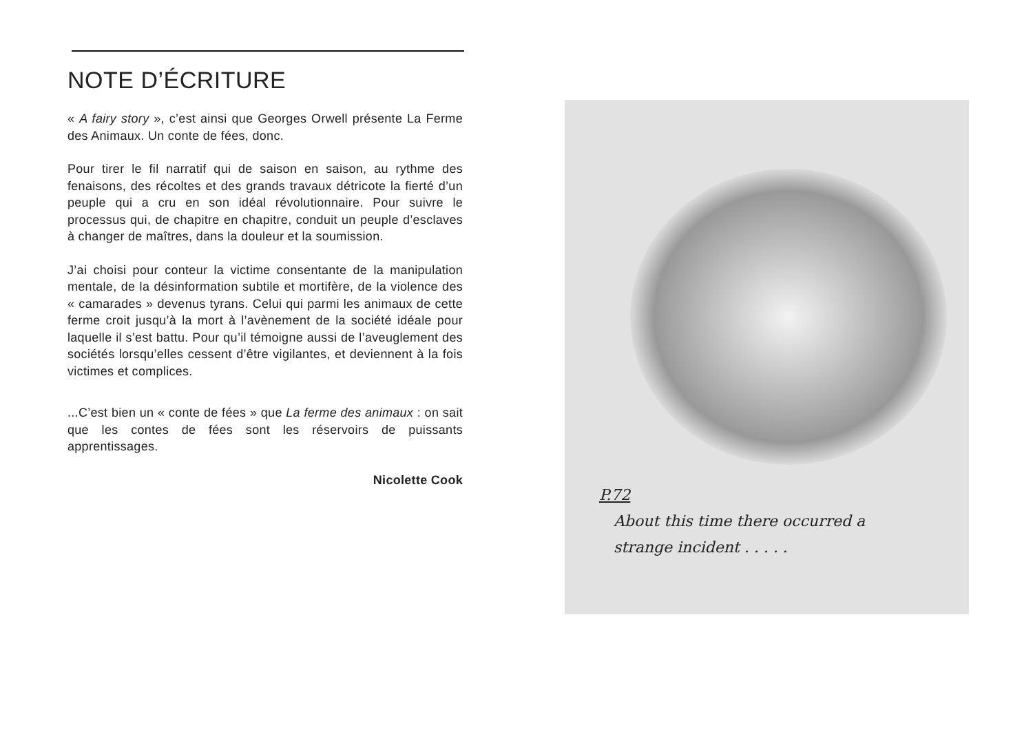NOTE D’ÉCRITURE
« A fairy story », c’est ainsi que Georges Orwell présente La Ferme des Animaux. Un conte de fées, donc.
Pour tirer le fil narratif qui de saison en saison, au rythme des fenaisons, des récoltes et des grands travaux détricote la fierté d’un peuple qui a cru en son idéal révolutionnaire. Pour suivre le processus qui, de chapitre en chapitre, conduit un peuple d’esclaves à changer de maîtres, dans la douleur et la soumission.
J’ai choisi pour conteur la victime consentante de la manipulation mentale, de la désinformation subtile et mortifère, de la violence des « camarades » devenus tyrans. Celui qui parmi les animaux de cette ferme croit jusqu’à la mort à l’avènement de la société idéale pour laquelle il s’est battu. Pour qu’il témoigne aussi de l’aveuglement des sociétés lorsqu’elles cessent d’être vigilantes, et deviennent à la fois victimes et complices.
...C’est bien un « conte de fées » que La ferme des animaux : on sait que les contes de fées sont les réservoirs de puissants apprentissages.
Nicolette Cook
P.72
About this time there occurred a
strange incident . . . . .